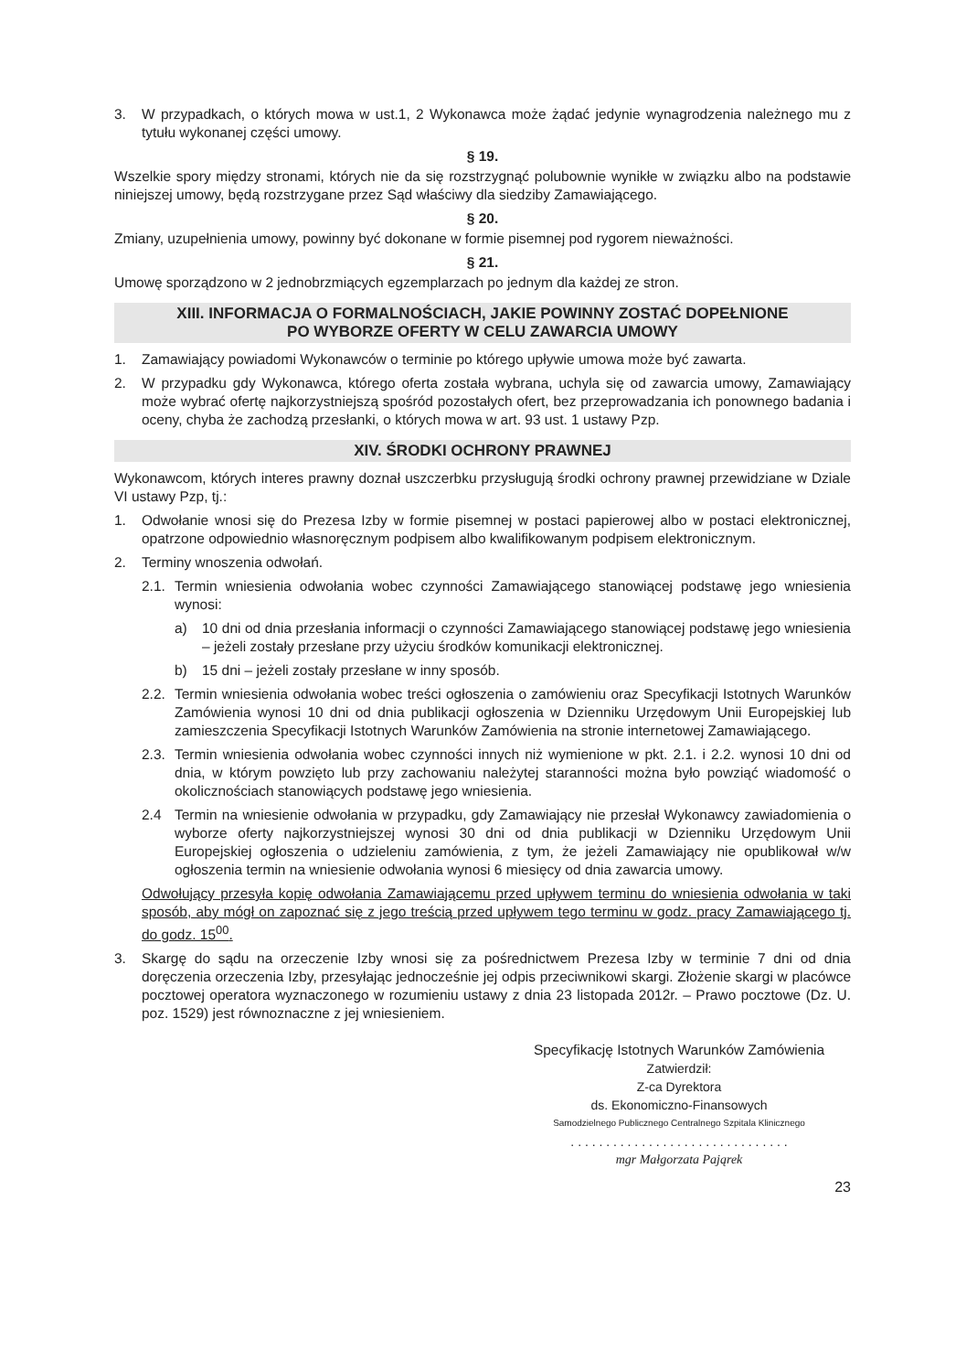3. W przypadkach, o których mowa w ust.1, 2 Wykonawca może żądać jedynie wynagrodzenia należnego mu z tytułu wykonanej części umowy.
§ 19.
Wszelkie spory między stronami, których nie da się rozstrzygnąć polubownie wynikłe w związku albo na podstawie niniejszej umowy, będą rozstrzygane przez Sąd właściwy dla siedziby Zamawiającego.
§ 20.
Zmiany, uzupełnienia umowy, powinny być dokonane w formie pisemnej pod rygorem nieważności.
§ 21.
Umowę sporządzono w 2 jednobrzmiących egzemplarzach po jednym dla każdej ze stron.
XIII. INFORMACJA O FORMALNOŚCIACH, JAKIE POWINNY ZOSTAĆ DOPEŁNIONE
PO WYBORZE OFERTY W CELU ZAWARCIA UMOWY
1. Zamawiający powiadomi Wykonawców o terminie po którego upływie umowa może być zawarta.
2. W przypadku gdy Wykonawca, którego oferta została wybrana, uchyla się od zawarcia umowy, Zamawiający może wybrać ofertę najkorzystniejszą spośród pozostałych ofert, bez przeprowadzania ich ponownego badania i oceny, chyba że zachodzą przesłanki, o których mowa w art. 93 ust. 1 ustawy Pzp.
XIV. ŚRODKI OCHRONY PRAWNEJ
Wykonawcom, których interes prawny doznał uszczerbku przysługują środki ochrony prawnej przewidziane w Dziale VI ustawy Pzp, tj.:
1. Odwołanie wnosi się do Prezesa Izby w formie pisemnej w postaci papierowej albo w postaci elektronicznej, opatrzone odpowiednio własnoręcznym podpisem albo kwalifikowanym podpisem elektronicznym.
2. Terminy wnoszenia odwołań.
2.1. Termin wniesienia odwołania wobec czynności Zamawiającego stanowiącej podstawę jego wniesienia wynosi:
a) 10 dni od dnia przesłania informacji o czynności Zamawiającego stanowiącej podstawę jego wniesienia – jeżeli zostały przesłane przy użyciu środków komunikacji elektronicznej.
b) 15 dni – jeżeli zostały przesłane w inny sposób.
2.2. Termin wniesienia odwołania wobec treści ogłoszenia o zamówieniu oraz Specyfikacji Istotnych Warunków Zamówienia wynosi 10 dni od dnia publikacji ogłoszenia w Dzienniku Urzędowym Unii Europejskiej lub zamieszczenia Specyfikacji Istotnych Warunków Zamówienia na stronie internetowej Zamawiającego.
2.3. Termin wniesienia odwołania wobec czynności innych niż wymienione w pkt. 2.1. i 2.2. wynosi 10 dni od dnia, w którym powzięto lub przy zachowaniu należytej staranności można było powziąć wiadomość o okolicznościach stanowiących podstawę jego wniesienia.
2.4 Termin na wniesienie odwołania w przypadku, gdy Zamawiający nie przesłał Wykonawcy zawiadomienia o wyborze oferty najkorzystniejszej wynosi 30 dni od dnia publikacji w Dzienniku Urzędowym Unii Europejskiej ogłoszenia o udzieleniu zamówienia, z tym, że jeżeli Zamawiający nie opublikował w/w ogłoszenia termin na wniesienie odwołania wynosi 6 miesięcy od dnia zawarcia umowy.
Odwołujący przesyła kopię odwołania Zamawiającemu przed upływem terminu do wniesienia odwołania w taki sposób, aby mógł on zapoznać się z jego treścią przed upływem tego terminu w godz. pracy Zamawiającego tj. do godz. 15<sup>00</sup>.
3. Skargę do sądu na orzeczenie Izby wnosi się za pośrednictwem Prezesa Izby w terminie 7 dni od dnia doręczenia orzeczenia Izby, przesyłając jednocześnie jej odpis przeciwnikowi skargi. Złożenie skargi w placówce pocztowej operatora wyznaczonego w rozumieniu ustawy z dnia 23 listopada 2012r. – Prawo pocztowe (Dz. U. poz. 1529) jest równoznaczne z jej wniesieniem.
Specyfikację Istotnych Warunków Zamówienia
Zatwierdził:
Z-ca Dyrektora
ds. Ekonomiczno-Finansowych
Samodzielnego Publicznego Centralnego Szpitala Klinicznego
. . . . . . . . . . . . . . . . . . . . . . . . . . . . . . .
mgr Małgorzata Pająrek
23